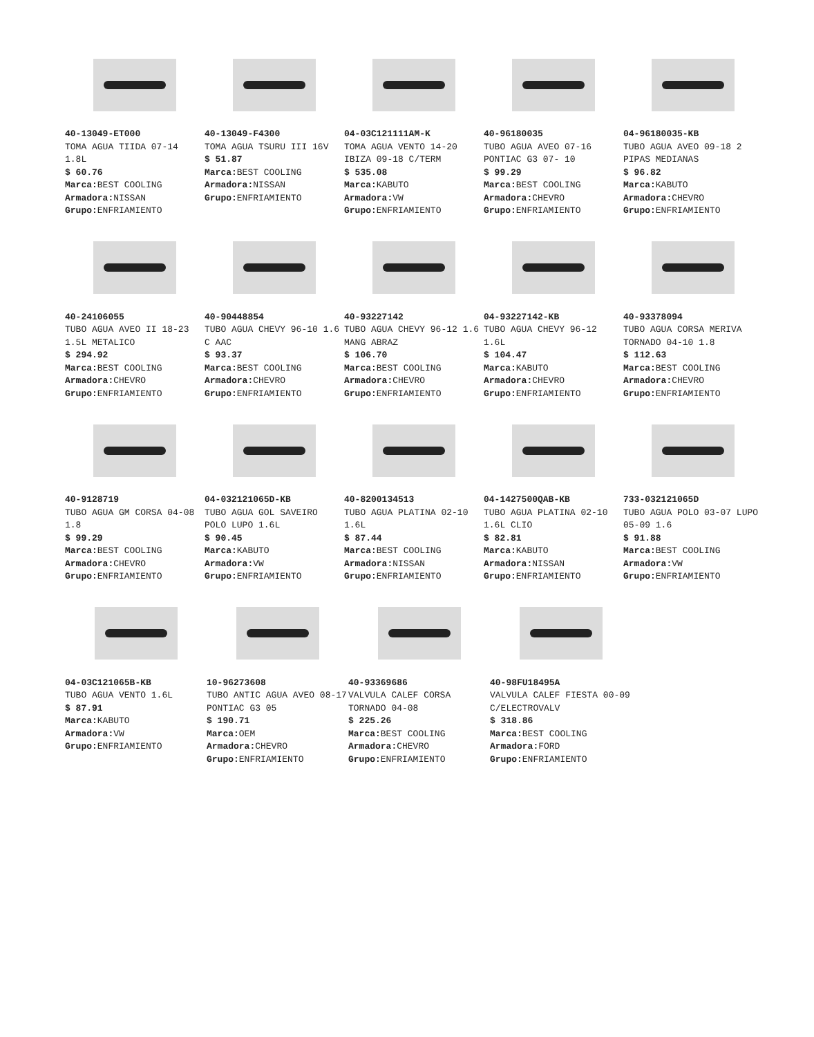40-13049-ET000
TOMA AGUA TIIDA 07-14 1.8L
$ 60.76
Marca: BEST COOLING
Armadora: NISSAN
Grupo: ENFRIAMIENTO
40-13049-F4300
TOMA AGUA TSURU III 16V
$ 51.87
Marca: BEST COOLING
Armadora: NISSAN
Grupo: ENFRIAMIENTO
04-03C121111AM-K
TOMA AGUA VENTO 14-20 IBIZA 09-18 C/TERM
$ 535.08
Marca: KABUTO
Armadora: VW
Grupo: ENFRIAMIENTO
40-96180035
TUBO AGUA AVEO 07-16 PONTIAC G3 07- 10
$ 99.29
Marca: BEST COOLING
Armadora: CHEVRO
Grupo: ENFRIAMIENTO
04-96180035-KB
TUBO AGUA AVEO 09-18 2 PIPAS MEDIANAS
$ 96.82
Marca: KABUTO
Armadora: CHEVRO
Grupo: ENFRIAMIENTO
40-24106055
TUBO AGUA AVEO II 18-23 1.5L METALICO
$ 294.92
Marca: BEST COOLING
Armadora: CHEVRO
Grupo: ENFRIAMIENTO
40-90448854
TUBO AGUA CHEVY 96-10 1.6 C AAC
$ 93.37
Marca: BEST COOLING
Armadora: CHEVRO
Grupo: ENFRIAMIENTO
40-93227142
TUBO AGUA CHEVY 96-12 1.6 MANG ABRAZ
$ 106.70
Marca: BEST COOLING
Armadora: CHEVRO
Grupo: ENFRIAMIENTO
04-93227142-KB
TUBO AGUA CHEVY 96-12 1.6L
$ 104.47
Marca: KABUTO
Armadora: CHEVRO
Grupo: ENFRIAMIENTO
40-93378094
TUBO AGUA CORSA MERIVA TORNADO 04-10 1.8
$ 112.63
Marca: BEST COOLING
Armadora: CHEVRO
Grupo: ENFRIAMIENTO
40-9128719
TUBO AGUA GM CORSA 04-08 1.8
$ 99.29
Marca: BEST COOLING
Armadora: CHEVRO
Grupo: ENFRIAMIENTO
04-032121065D-KB
TUBO AGUA GOL SAVEIRO POLO LUPO 1.6L
$ 90.45
Marca: KABUTO
Armadora: VW
Grupo: ENFRIAMIENTO
40-8200134513
TUBO AGUA PLATINA 02-10 1.6L
$ 87.44
Marca: BEST COOLING
Armadora: NISSAN
Grupo: ENFRIAMIENTO
04-1427500QAB-KB
TUBO AGUA PLATINA 02-10 1.6L CLIO
$ 82.81
Marca: KABUTO
Armadora: NISSAN
Grupo: ENFRIAMIENTO
733-032121065D
TUBO AGUA POLO 03-07 LUPO 05-09 1.6
$ 91.88
Marca: BEST COOLING
Armadora: VW
Grupo: ENFRIAMIENTO
04-03C121065B-KB
TUBO AGUA VENTO 1.6L
$ 87.91
Marca: KABUTO
Armadora: VW
Grupo: ENFRIAMIENTO
10-96273608
TUBO ANTIC AGUA AVEO 08-17 PONTIAC G3 05
$ 190.71
Marca: OEM
Armadora: CHEVRO
Grupo: ENFRIAMIENTO
40-93369686
VALVULA CALEF CORSA TORNADO 04-08
$ 225.26
Marca: BEST COOLING
Armadora: CHEVRO
Grupo: ENFRIAMIENTO
40-98FU18495A
VALVULA CALEF FIESTA 00-09 C/ELECTROVALV
$ 318.86
Marca: BEST COOLING
Armadora: FORD
Grupo: ENFRIAMIENTO